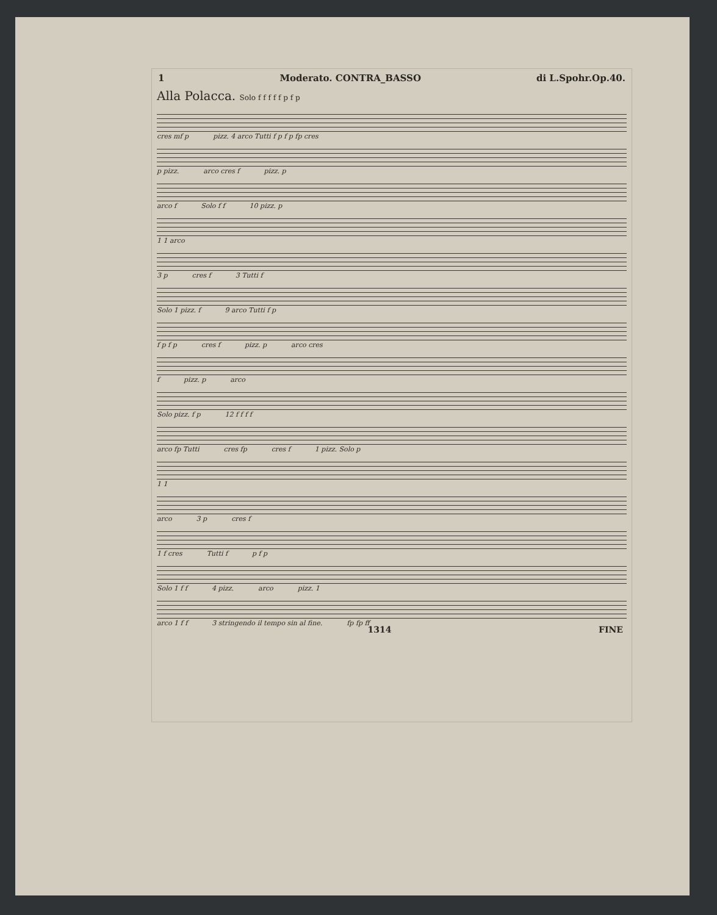1 Moderato. CONTRA_BASSO di L.Spohr.Op.40.
Alla Polacca. Solo f f f f f p f p
cres mf p pizz. 4 arco Tutti f p f p fp cres
p pizz. arco cres f pizz. p
arco f Solo f f 10 pizz. p
1 1 arco
3 p cres f 3 Tutti f
Solo 1 pizz. f 9 arco Tutti f p
f p f p cres f pizz. p arco cres
f pizz. p arco
Solo pizz. f p 12 f f f f
arco fp Tutti cres fp cres f 1 pizz. Solo p
1 1
arco 3 p cres f
1 f cres Tutti f p f p
Solo 1 f f 4 pizz. arco pizz. 1
arco 1 f f 3 stringendo il tempo sin al fine. fp fp ff
1314 FINE